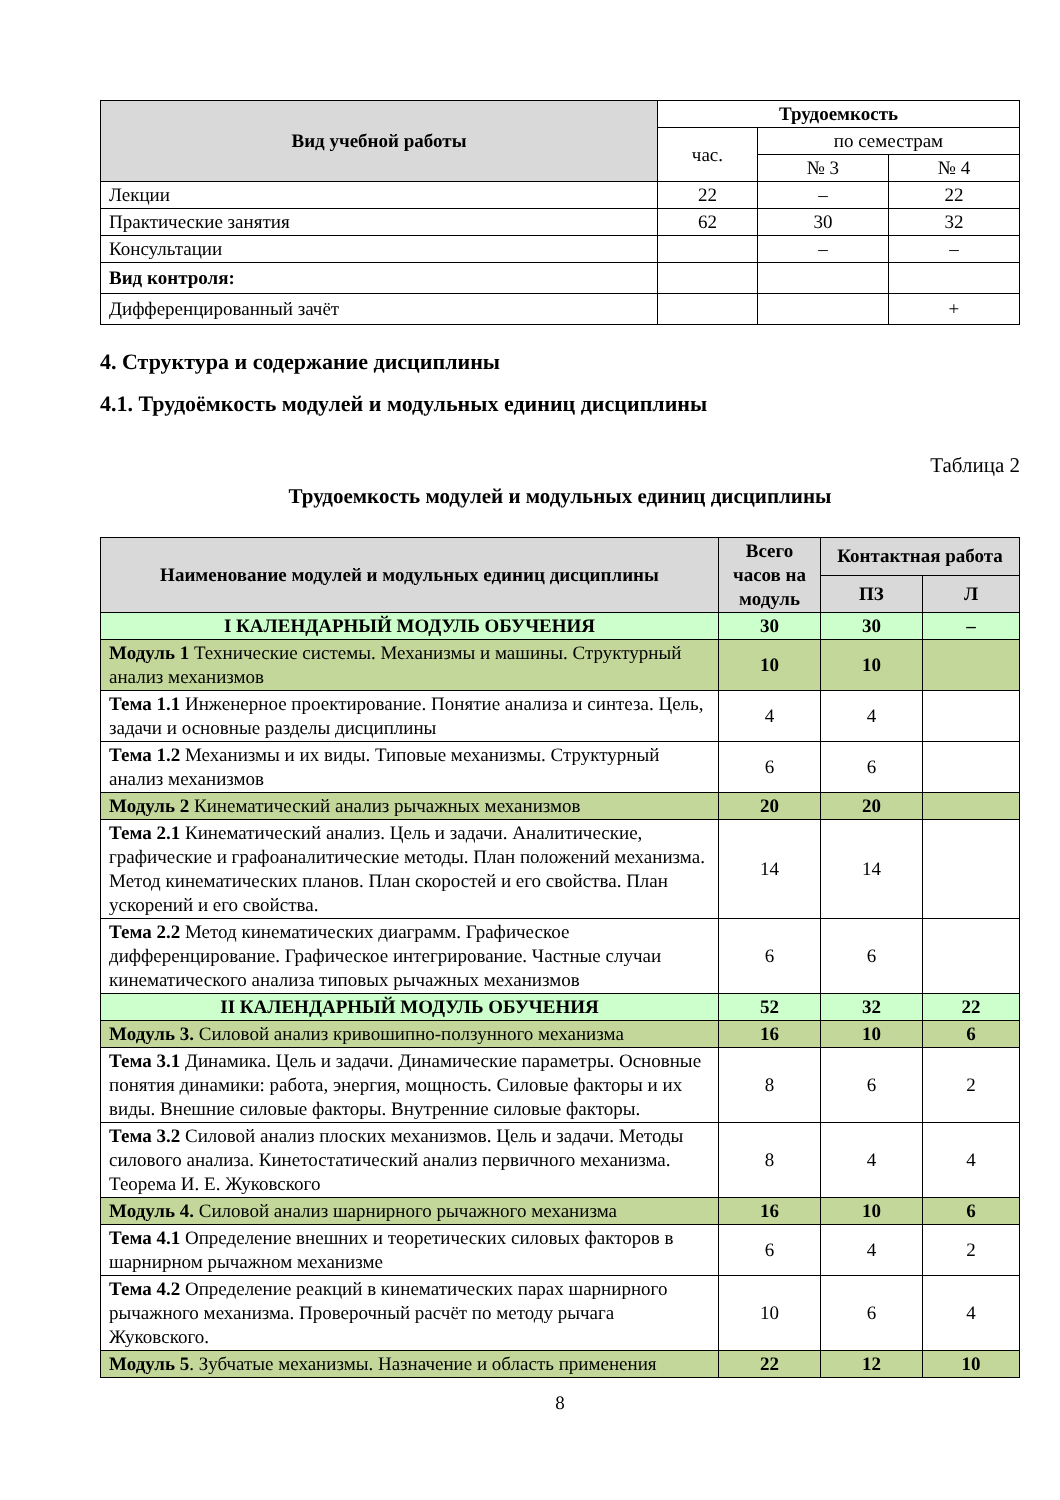| Вид учебной работы | Трудоемкость | | |
| --- | --- | --- | --- |
| | час. | по семестрам | |
| | | № 3 | № 4 |
| Лекции | 22 | – | 22 |
| Практические занятия | 62 | 30 | 32 |
| Консультации | | – | – |
| Вид контроля: | | | |
| Дифференцированный зачёт | | | + |
4. Структура и содержание дисциплины
4.1. Трудоёмкость модулей и модульных единиц дисциплины
Таблица 2
Трудоемкость модулей и модульных единиц дисциплины
| Наименование модулей и модульных единиц дисциплины | Всего часов на модуль | Контактная работа | |
| --- | --- | --- | --- |
| | | ПЗ | Л |
| I КАЛЕНДАРНЫЙ МОДУЛЬ ОБУЧЕНИЯ | 30 | 30 | – |
| Модуль 1 Технические системы. Механизмы и машины. Структурный анализ механизмов | 10 | 10 | |
| Тема 1.1 Инженерное проектирование. Понятие анализа и синтеза. Цель, задачи и основные разделы дисциплины | 4 | 4 | |
| Тема 1.2 Механизмы и их виды. Типовые механизмы. Структурный анализ механизмов | 6 | 6 | |
| Модуль 2 Кинематический анализ рычажных механизмов | 20 | 20 | |
| Тема 2.1 Кинематический анализ. Цель и задачи. Аналитические, графические и графоаналитические методы. План положений механизма. Метод кинематических планов. План скоростей и его свойства. План ускорений и его свойства. | 14 | 14 | |
| Тема 2.2 Метод кинематических диаграмм. Графическое дифференцирование. Графическое интегрирование. Частные случаи кинематического анализа типовых рычажных механизмов | 6 | 6 | |
| II КАЛЕНДАРНЫЙ МОДУЛЬ ОБУЧЕНИЯ | 52 | 32 | 22 |
| Модуль 3. Силовой анализ кривошипно-ползунного механизма | 16 | 10 | 6 |
| Тема 3.1 Динамика. Цель и задачи. Динамические параметры. Основные понятия динамики: работа, энергия, мощность. Силовые факторы и их виды. Внешние силовые факторы. Внутренние силовые факторы. | 8 | 6 | 2 |
| Тема 3.2 Силовой анализ плоских механизмов. Цель и задачи. Методы силового анализа. Кинетостатический анализ первичного механизма. Теорема И. Е. Жуковского | 8 | 4 | 4 |
| Модуль 4. Силовой анализ шарнирного рычажного механизма | 16 | 10 | 6 |
| Тема 4.1 Определение внешних и теоретических силовых факторов в шарнирном рычажном механизме | 6 | 4 | 2 |
| Тема 4.2 Определение реакций в кинематических парах шарнирного рычажного механизма. Проверочный расчёт по методу рычага Жуковского. | 10 | 6 | 4 |
| Модуль 5 . Зубчатые механизмы. Назначение и область применения | 22 | 12 | 10 |
8